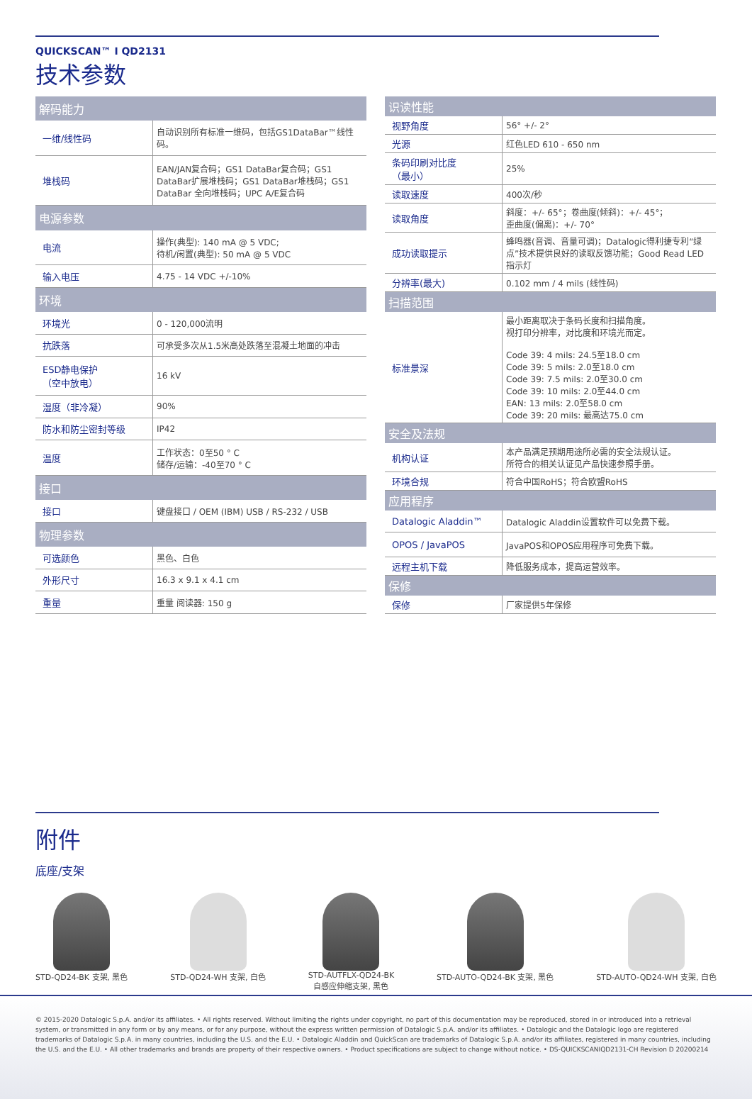QUICKSCAN™ I QD2131
技术参数
| 解码能力 | |
| --- | --- |
| 一维/线性码 | 自动识别所有标准一维码，包括GS1DataBar™线性码。 |
| 堆栈码 | EAN/JAN复合码；GS1 DataBar复合码；GS1 DataBar扩展堆栈码；GS1 DataBar堆栈码；GS1 DataBar 全向堆栈码；UPC A/E复合码 |
| 电源参数 | |
| 电流 | 操作(典型): 140 mA @ 5 VDC; 待机/闲置(典型): 50 mA @ 5 VDC |
| 输入电压 | 4.75 - 14 VDC +/-10% |
| 环境 | |
| 环境光 | 0 - 120,000流明 |
| 抗跌落 | 可承受多次从1.5米高处跌落至混凝土地面的冲击 |
| ESD静电保护 （空中放电） | 16 kV |
| 湿度（非冷凝） | 90% |
| 防水和防尘密封等级 | IP42 |
| 温度 | 工作状态：0至50 ° C 储存/运输：-40至70 ° C |
| 接口 | |
| 接口 | 键盘接口 / OEM (IBM) USB / RS-232 / USB |
| 物理参数 | |
| 可选颜色 | 黑色、白色 |
| 外形尺寸 | 16.3 x 9.1 x 4.1 cm |
| 重量 | 重量 阅读器: 150 g |
| 识读性能 | |
| --- | --- |
| 视野角度 | 56° +/- 2° |
| 光源 | 红色LED 610 - 650 nm |
| 条码印刷对比度 （最小） | 25% |
| 读取速度 | 400次/秒 |
| 读取角度 | 斜度：+/- 65°；卷曲度(倾斜)：+/- 45°； 歪曲度(偏离)：+/- 70° |
| 成功读取提示 | 蜂鸣器(音调、音量可调)；Datalogic得利捷专利“绿点”技术提供良好的读取反馈功能；Good Read LED指示灯 |
| 分辨率(最大) | 0.102 mm / 4 mils (线性码) |
| 扫描范围 | |
| 标准景深 | 最小距离取决于条码长度和扫描角度。 视打印分辨率，对比度和环境光而定。 Code 39: 4 mils: 24.5至18.0 cm Code 39: 5 mils: 2.0至18.0 cm Code 39: 7.5 mils: 2.0至30.0 cm Code 39: 10 mils: 2.0至44.0 cm EAN: 13 mils: 2.0至58.0 cm Code 39: 20 mils: 最高达75.0 cm |
| 安全及法规 | |
| 机构认证 | 本产品满足预期用途所必需的安全法规认证。 所符合的相关认证见产品快速参照手册。 |
| 环境合规 | 符合中国RoHS；符合欧盟RoHS |
| 应用程序 | |
| Datalogic Aladdin™ | Datalogic Aladdin设置软件可以免费下载。 |
| OPOS / JavaPOS | JavaPOS和OPOS应用程序可免费下载。 |
| 远程主机下载 | 降低服务成本，提高运营效率。 |
| 保修 | |
| 保修 | 厂家提供5年保修 |
附件
底座/支架
STD-QD24-BK 支架, 黑色 STD-QD24-WH 支架, 白色 STD-AUTFLX-QD24-BK
自感应伸缩支架, 黑色
STD-AUTO-QD24-BK 支架, 黑色 STD-AUTO-QD24-WH 支架, 白色
© 2015-2020 Datalogic S.p.A. and/or its affiliates. • All rights reserved. Without limiting the rights under copyright, no part of this documentation may be reproduced, stored in or introduced into a retrieval system, or transmitted in any form or by any means, or for any purpose, without the express written permission of Datalogic S.p.A. and/or its affiliates. • Datalogic and the Datalogic logo are registered trademarks of Datalogic S.p.A. in many countries, including the U.S. and the E.U. • Datalogic Aladdin and QuickScan are trademarks of Datalogic S.p.A. and/or its affiliates, registered in many countries, including the U.S. and the E.U. • All other trademarks and brands are property of their respective owners. • Product specifications are subject to change without notice. • DS-QUICKSCANIQD2131-CH Revision D 20200214